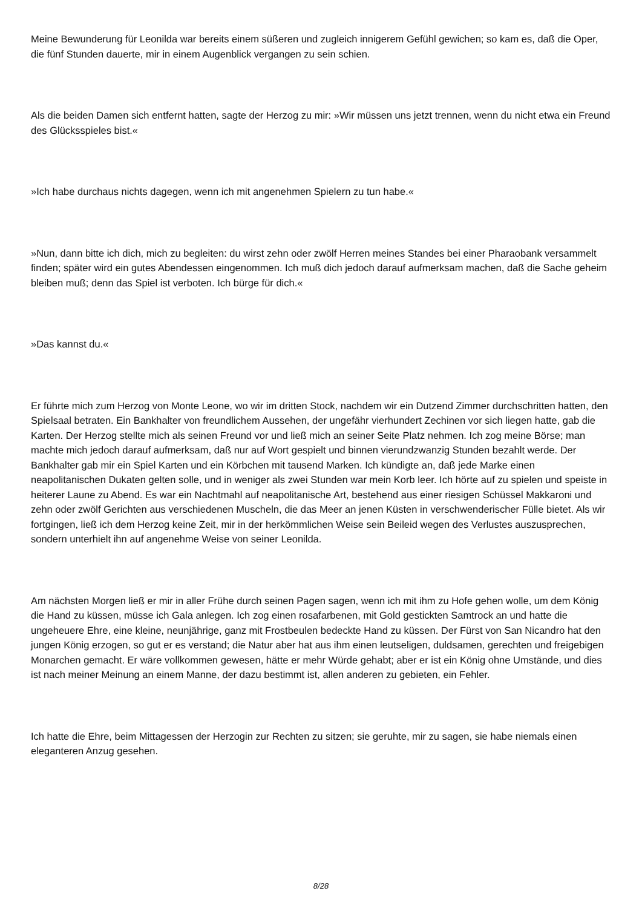Meine Bewunderung für Leonilda war bereits einem süßeren und zugleich innigerem Gefühl gewichen; so kam es, daß die Oper, die fünf Stunden dauerte, mir in einem Augenblick vergangen zu sein schien.
Als die beiden Damen sich entfernt hatten, sagte der Herzog zu mir: »Wir müssen uns jetzt trennen, wenn du nicht etwa ein Freund des Glücksspieles bist.«
»Ich habe durchaus nichts dagegen, wenn ich mit angenehmen Spielern zu tun habe.«
»Nun, dann bitte ich dich, mich zu begleiten: du wirst zehn oder zwölf Herren meines Standes bei einer Pharaobank versammelt finden; später wird ein gutes Abendessen eingenommen. Ich muß dich jedoch darauf aufmerksam machen, daß die Sache geheim bleiben muß; denn das Spiel ist verboten. Ich bürge für dich.«
»Das kannst du.«
Er führte mich zum Herzog von Monte Leone, wo wir im dritten Stock, nachdem wir ein Dutzend Zimmer durchschritten hatten, den Spielsaal betraten. Ein Bankhalter von freundlichem Aussehen, der ungefähr vierhundert Zechinen vor sich liegen hatte, gab die Karten. Der Herzog stellte mich als seinen Freund vor und ließ mich an seiner Seite Platz nehmen. Ich zog meine Börse; man machte mich jedoch darauf aufmerksam, daß nur auf Wort gespielt und binnen vierundzwanzig Stunden bezahlt werde. Der Bankhalter gab mir ein Spiel Karten und ein Körbchen mit tausend Marken. Ich kündigte an, daß jede Marke einen neapolitanischen Dukaten gelten solle, und in weniger als zwei Stunden war mein Korb leer. Ich hörte auf zu spielen und speiste in heiterer Laune zu Abend. Es war ein Nachtmahl auf neapolitanische Art, bestehend aus einer riesigen Schüssel Makkaroni und zehn oder zwölf Gerichten aus verschiedenen Muscheln, die das Meer an jenen Küsten in verschwenderischer Fülle bietet. Als wir fortgingen, ließ ich dem Herzog keine Zeit, mir in der herkömmlichen Weise sein Beileid wegen des Verlustes auszusprechen, sondern unterhielt ihn auf angenehme Weise von seiner Leonilda.
Am nächsten Morgen ließ er mir in aller Frühe durch seinen Pagen sagen, wenn ich mit ihm zu Hofe gehen wolle, um dem König die Hand zu küssen, müsse ich Gala anlegen. Ich zog einen rosafarbenen, mit Gold gestickten Samtrock an und hatte die ungeheuere Ehre, eine kleine, neunjährige, ganz mit Frostbeulen bedeckte Hand zu küssen. Der Fürst von San Nicandro hat den jungen König erzogen, so gut er es verstand; die Natur aber hat aus ihm einen leutseligen, duldsamen, gerechten und freigebigen Monarchen gemacht. Er wäre vollkommen gewesen, hätte er mehr Würde gehabt; aber er ist ein König ohne Umstände, und dies ist nach meiner Meinung an einem Manne, der dazu bestimmt ist, allen anderen zu gebieten, ein Fehler.
Ich hatte die Ehre, beim Mittagessen der Herzogin zur Rechten zu sitzen; sie geruhte, mir zu sagen, sie habe niemals einen eleganteren Anzug gesehen.
8/28